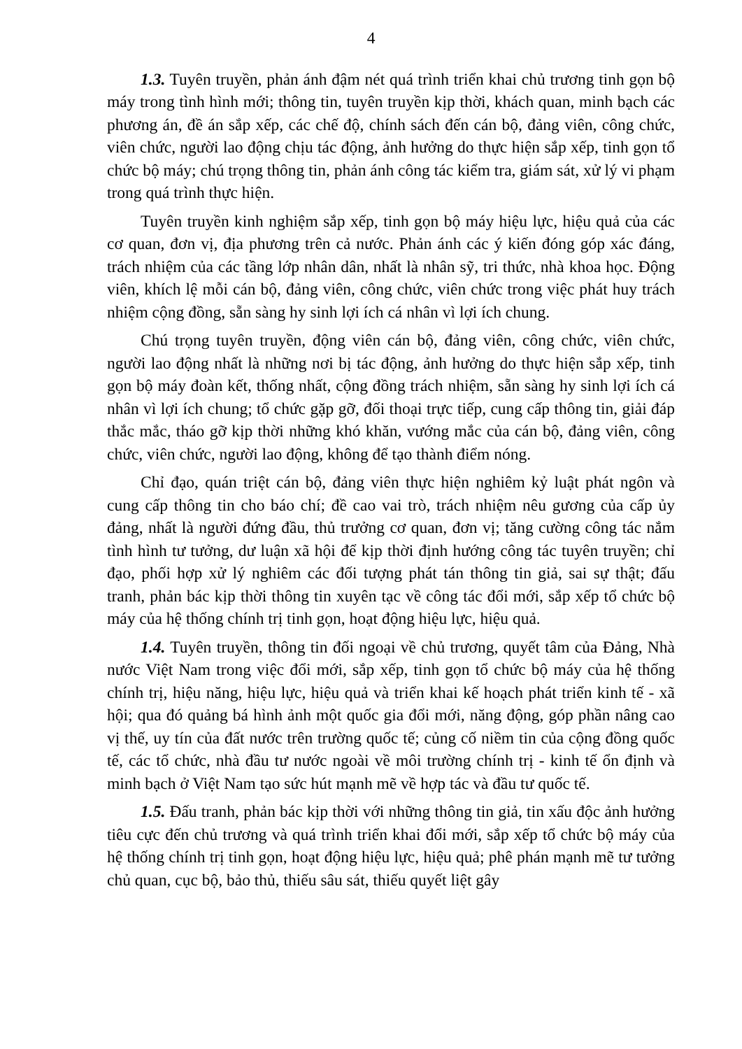4
1.3. Tuyên truyền, phản ánh đậm nét quá trình triển khai chủ trương tinh gọn bộ máy trong tình hình mới; thông tin, tuyên truyền kịp thời, khách quan, minh bạch các phương án, đề án sắp xếp, các chế độ, chính sách đến cán bộ, đảng viên, công chức, viên chức, người lao động chịu tác động, ảnh hưởng do thực hiện sắp xếp, tinh gọn tổ chức bộ máy; chú trọng thông tin, phản ánh công tác kiểm tra, giám sát, xử lý vi phạm trong quá trình thực hiện.
Tuyên truyền kinh nghiệm sắp xếp, tinh gọn bộ máy hiệu lực, hiệu quả của các cơ quan, đơn vị, địa phương trên cả nước. Phản ánh các ý kiến đóng góp xác đáng, trách nhiệm của các tầng lớp nhân dân, nhất là nhân sỹ, tri thức, nhà khoa học. Động viên, khích lệ mỗi cán bộ, đảng viên, công chức, viên chức trong việc phát huy trách nhiệm cộng đồng, sẵn sàng hy sinh lợi ích cá nhân vì lợi ích chung.
Chú trọng tuyên truyền, động viên cán bộ, đảng viên, công chức, viên chức, người lao động nhất là những nơi bị tác động, ảnh hưởng do thực hiện sắp xếp, tinh gọn bộ máy đoàn kết, thống nhất, cộng đồng trách nhiệm, sẵn sàng hy sinh lợi ích cá nhân vì lợi ích chung; tổ chức gặp gỡ, đối thoại trực tiếp, cung cấp thông tin, giải đáp thắc mắc, tháo gỡ kịp thời những khó khăn, vướng mắc của cán bộ, đảng viên, công chức, viên chức, người lao động, không để tạo thành điểm nóng.
Chỉ đạo, quán triệt cán bộ, đảng viên thực hiện nghiêm kỷ luật phát ngôn và cung cấp thông tin cho báo chí; đề cao vai trò, trách nhiệm nêu gương của cấp ủy đảng, nhất là người đứng đầu, thủ trưởng cơ quan, đơn vị; tăng cường công tác nắm tình hình tư tưởng, dư luận xã hội để kịp thời định hướng công tác tuyên truyền; chỉ đạo, phối hợp xử lý nghiêm các đối tượng phát tán thông tin giả, sai sự thật; đấu tranh, phản bác kịp thời thông tin xuyên tạc về công tác đổi mới, sắp xếp tổ chức bộ máy của hệ thống chính trị tinh gọn, hoạt động hiệu lực, hiệu quả.
1.4. Tuyên truyền, thông tin đối ngoại về chủ trương, quyết tâm của Đảng, Nhà nước Việt Nam trong việc đổi mới, sắp xếp, tinh gọn tổ chức bộ máy của hệ thống chính trị, hiệu năng, hiệu lực, hiệu quả và triển khai kế hoạch phát triển kinh tế - xã hội; qua đó quảng bá hình ảnh một quốc gia đổi mới, năng động, góp phần nâng cao vị thế, uy tín của đất nước trên trường quốc tế; củng cố niềm tin của cộng đồng quốc tế, các tổ chức, nhà đầu tư nước ngoài về môi trường chính trị - kinh tế ổn định và minh bạch ở Việt Nam tạo sức hút mạnh mẽ về hợp tác và đầu tư quốc tế.
1.5. Đấu tranh, phản bác kịp thời với những thông tin giả, tin xấu độc ảnh hưởng tiêu cực đến chủ trương và quá trình triển khai đổi mới, sắp xếp tổ chức bộ máy của hệ thống chính trị tinh gọn, hoạt động hiệu lực, hiệu quả; phê phán mạnh mẽ tư tưởng chủ quan, cục bộ, bảo thủ, thiếu sâu sát, thiếu quyết liệt gây